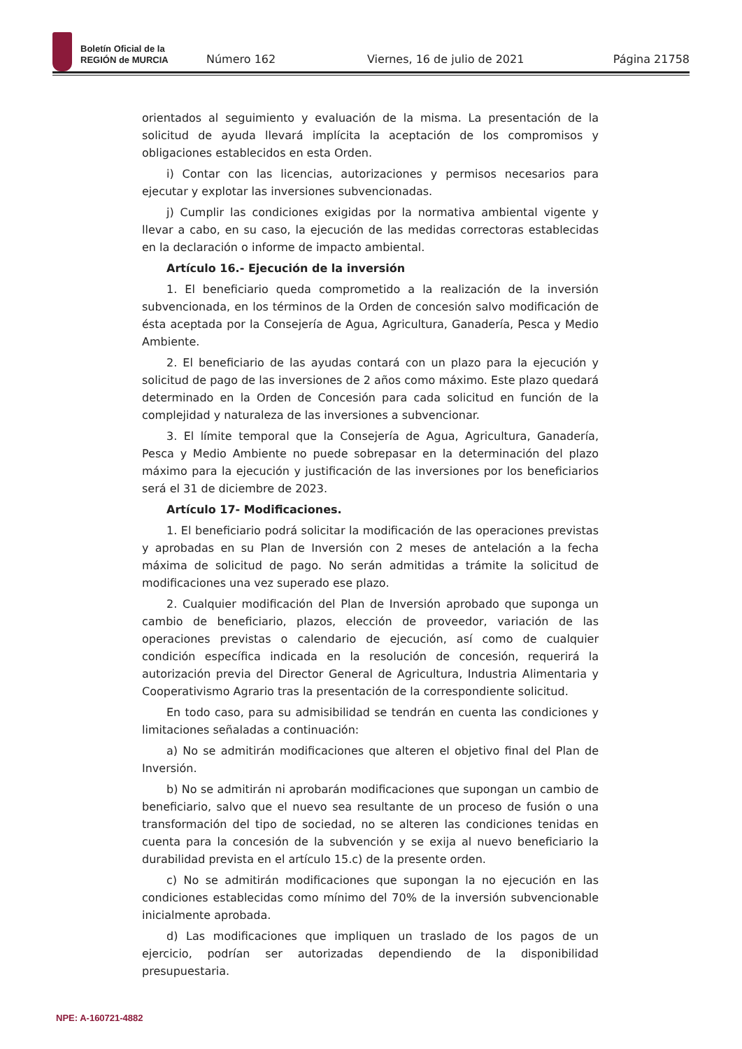Boletín Oficial de la
REGIÓN de MURCIA
Número 162 Viernes, 16 de julio de 2021 Página 21758
orientados al seguimiento y evaluación de la misma. La presentación de la solicitud de ayuda llevará implícita la aceptación de los compromisos y obligaciones establecidos en esta Orden.
i) Contar con las licencias, autorizaciones y permisos necesarios para ejecutar y explotar las inversiones subvencionadas.
j) Cumplir las condiciones exigidas por la normativa ambiental vigente y llevar a cabo, en su caso, la ejecución de las medidas correctoras establecidas en la declaración o informe de impacto ambiental.
Artículo 16.- Ejecución de la inversión
1. El beneficiario queda comprometido a la realización de la inversión subvencionada, en los términos de la Orden de concesión salvo modificación de ésta aceptada por la Consejería de Agua, Agricultura, Ganadería, Pesca y Medio Ambiente.
2. El beneficiario de las ayudas contará con un plazo para la ejecución y solicitud de pago de las inversiones de 2 años como máximo. Este plazo quedará determinado en la Orden de Concesión para cada solicitud en función de la complejidad y naturaleza de las inversiones a subvencionar.
3. El límite temporal que la Consejería de Agua, Agricultura, Ganadería, Pesca y Medio Ambiente no puede sobrepasar en la determinación del plazo máximo para la ejecución y justificación de las inversiones por los beneficiarios será el 31 de diciembre de 2023.
Artículo 17- Modificaciones.
1. El beneficiario podrá solicitar la modificación de las operaciones previstas y aprobadas en su Plan de Inversión con 2 meses de antelación a la fecha máxima de solicitud de pago. No serán admitidas a trámite la solicitud de modificaciones una vez superado ese plazo.
2. Cualquier modificación del Plan de Inversión aprobado que suponga un cambio de beneficiario, plazos, elección de proveedor, variación de las operaciones previstas o calendario de ejecución, así como de cualquier condición específica indicada en la resolución de concesión, requerirá la autorización previa del Director General de Agricultura, Industria Alimentaria y Cooperativismo Agrario tras la presentación de la correspondiente solicitud.
En todo caso, para su admisibilidad se tendrán en cuenta las condiciones y limitaciones señaladas a continuación:
a) No se admitirán modificaciones que alteren el objetivo final del Plan de Inversión.
b) No se admitirán ni aprobarán modificaciones que supongan un cambio de beneficiario, salvo que el nuevo sea resultante de un proceso de fusión o una transformación del tipo de sociedad, no se alteren las condiciones tenidas en cuenta para la concesión de la subvención y se exija al nuevo beneficiario la durabilidad prevista en el artículo 15.c) de la presente orden.
c) No se admitirán modificaciones que supongan la no ejecución en las condiciones establecidas como mínimo del 70% de la inversión subvencionable inicialmente aprobada.
d) Las modificaciones que impliquen un traslado de los pagos de un ejercicio, podrían ser autorizadas dependiendo de la disponibilidad presupuestaria.
NPE: A-160721-4882